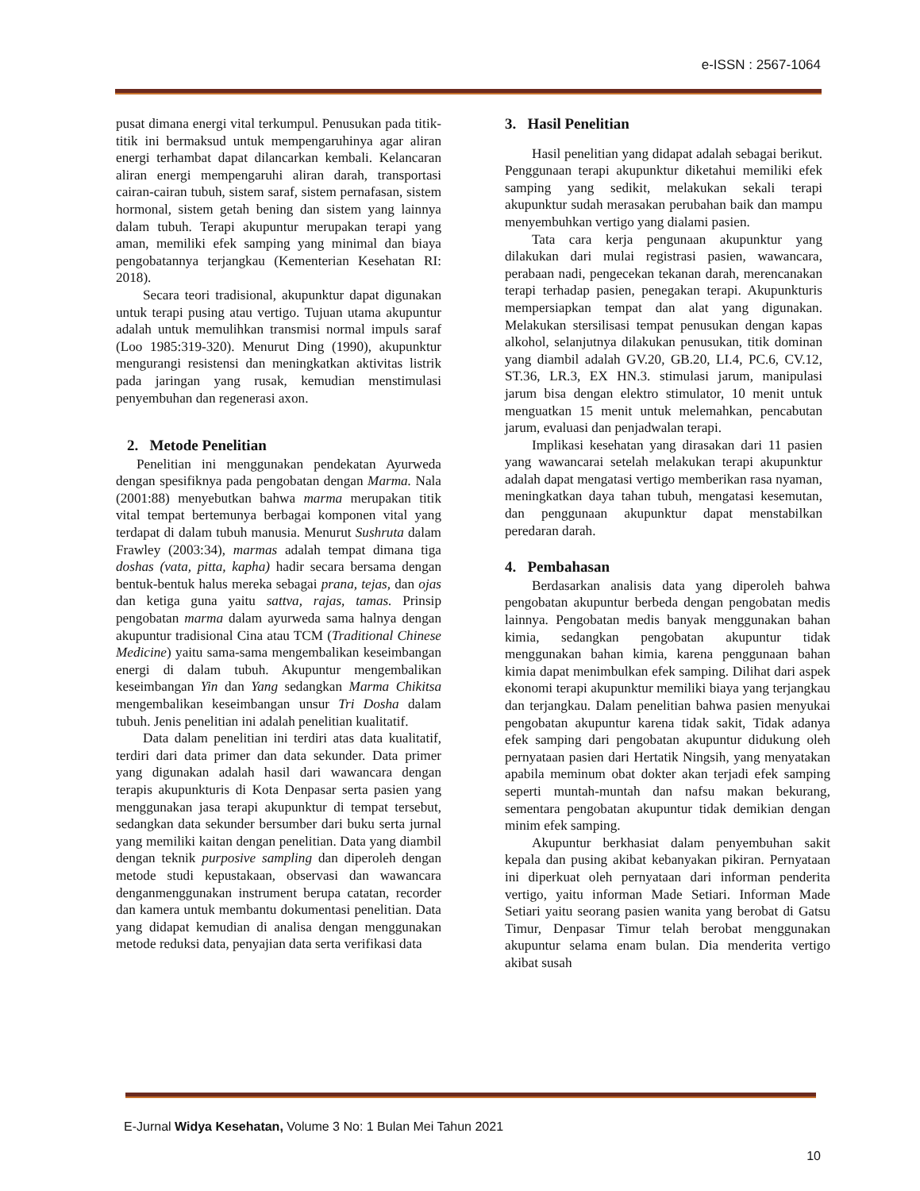e-ISSN : 2567-1064
pusat dimana energi vital terkumpul. Penusukan pada titik-titik ini bermaksud untuk mempengaruhinya agar aliran energi terhambat dapat dilancarkan kembali. Kelancaran aliran energi mempengaruhi aliran darah, transportasi cairan-cairan tubuh, sistem saraf, sistem pernafasan, sistem hormonal, sistem getah bening dan sistem yang lainnya dalam tubuh. Terapi akupuntur merupakan terapi yang aman, memiliki efek samping yang minimal dan biaya pengobatannya terjangkau (Kementerian Kesehatan RI: 2018).
Secara teori tradisional, akupunktur dapat digunakan untuk terapi pusing atau vertigo. Tujuan utama akupuntur adalah untuk memulihkan transmisi normal impuls saraf (Loo 1985:319-320). Menurut Ding (1990), akupunktur mengurangi resistensi dan meningkatkan aktivitas listrik pada jaringan yang rusak, kemudian menstimulasi penyembuhan dan regenerasi axon.
2. Metode Penelitian
Penelitian ini menggunakan pendekatan Ayurweda dengan spesifiknya pada pengobatan dengan Marma. Nala (2001:88) menyebutkan bahwa marma merupakan titik vital tempat bertemunya berbagai komponen vital yang terdapat di dalam tubuh manusia. Menurut Sushruta dalam Frawley (2003:34), marmas adalah tempat dimana tiga doshas (vata, pitta, kapha) hadir secara bersama dengan bentuk-bentuk halus mereka sebagai prana, tejas, dan ojas dan ketiga guna yaitu sattva, rajas, tamas. Prinsip pengobatan marma dalam ayurweda sama halnya dengan akupuntur tradisional Cina atau TCM (Traditional Chinese Medicine) yaitu sama-sama mengembalikan keseimbangan energi di dalam tubuh. Akupuntur mengembalikan keseimbangan Yin dan Yang sedangkan Marma Chikitsa mengembalikan keseimbangan unsur Tri Dosha dalam tubuh. Jenis penelitian ini adalah penelitian kualitatif.
Data dalam penelitian ini terdiri atas data kualitatif, terdiri dari data primer dan data sekunder. Data primer yang digunakan adalah hasil dari wawancara dengan terapis akupunkturis di Kota Denpasar serta pasien yang menggunakan jasa terapi akupunktur di tempat tersebut, sedangkan data sekunder bersumber dari buku serta jurnal yang memiliki kaitan dengan penelitian. Data yang diambil dengan teknik purposive sampling dan diperoleh dengan metode studi kepustakaan, observasi dan wawancara denganmenggunakan instrument berupa catatan, recorder dan kamera untuk membantu dokumentasi penelitian. Data yang didapat kemudian di analisa dengan menggunakan metode reduksi data, penyajian data serta verifikasi data
3. Hasil Penelitian
Hasil penelitian yang didapat adalah sebagai berikut. Penggunaan terapi akupunktur diketahui memiliki efek samping yang sedikit, melakukan sekali terapi akupunktur sudah merasakan perubahan baik dan mampu menyembuhkan vertigo yang dialami pasien.
Tata cara kerja pengunaan akupunktur yang dilakukan dari mulai registrasi pasien, wawancara, perabaan nadi, pengecekan tekanan darah, merencanakan terapi terhadap pasien, penegakan terapi. Akupunkturis mempersiapkan tempat dan alat yang digunakan. Melakukan stersilisasi tempat penusukan dengan kapas alkohol, selanjutnya dilakukan penusukan, titik dominan yang diambil adalah GV.20, GB.20, LI.4, PC.6, CV.12, ST.36, LR.3, EX HN.3. stimulasi jarum, manipulasi jarum bisa dengan elektro stimulator, 10 menit untuk menguatkan 15 menit untuk melemahkan, pencabutan jarum, evaluasi dan penjadwalan terapi.
Implikasi kesehatan yang dirasakan dari 11 pasien yang wawancarai setelah melakukan terapi akupunktur adalah dapat mengatasi vertigo memberikan rasa nyaman, meningkatkan daya tahan tubuh, mengatasi kesemutan, dan penggunaan akupunktur dapat menstabilkan peredaran darah.
4. Pembahasan
Berdasarkan analisis data yang diperoleh bahwa pengobatan akupuntur berbeda dengan pengobatan medis lainnya. Pengobatan medis banyak menggunakan bahan kimia, sedangkan pengobatan akupuntur tidak menggunakan bahan kimia, karena penggunaan bahan kimia dapat menimbulkan efek samping. Dilihat dari aspek ekonomi terapi akupunktur memiliki biaya yang terjangkau dan terjangkau. Dalam penelitian bahwa pasien menyukai pengobatan akupuntur karena tidak sakit, Tidak adanya efek samping dari pengobatan akupuntur didukung oleh pernyataan pasien dari Hertatik Ningsih, yang menyatakan apabila meminum obat dokter akan terjadi efek samping seperti muntah-muntah dan nafsu makan bekurang, sementara pengobatan akupuntur tidak demikian dengan minim efek samping.
Akupuntur berkhasiat dalam penyembuhan sakit kepala dan pusing akibat kebanyakan pikiran. Pernyataan ini diperkuat oleh pernyataan dari informan penderita vertigo, yaitu informan Made Setiari. Informan Made Setiari yaitu seorang pasien wanita yang berobat di Gatsu Timur, Denpasar Timur telah berobat menggunakan akupuntur selama enam bulan. Dia menderita vertigo akibat susah
E-Jurnal Widya Kesehatan, Volume 3 No: 1 Bulan Mei Tahun 2021
10